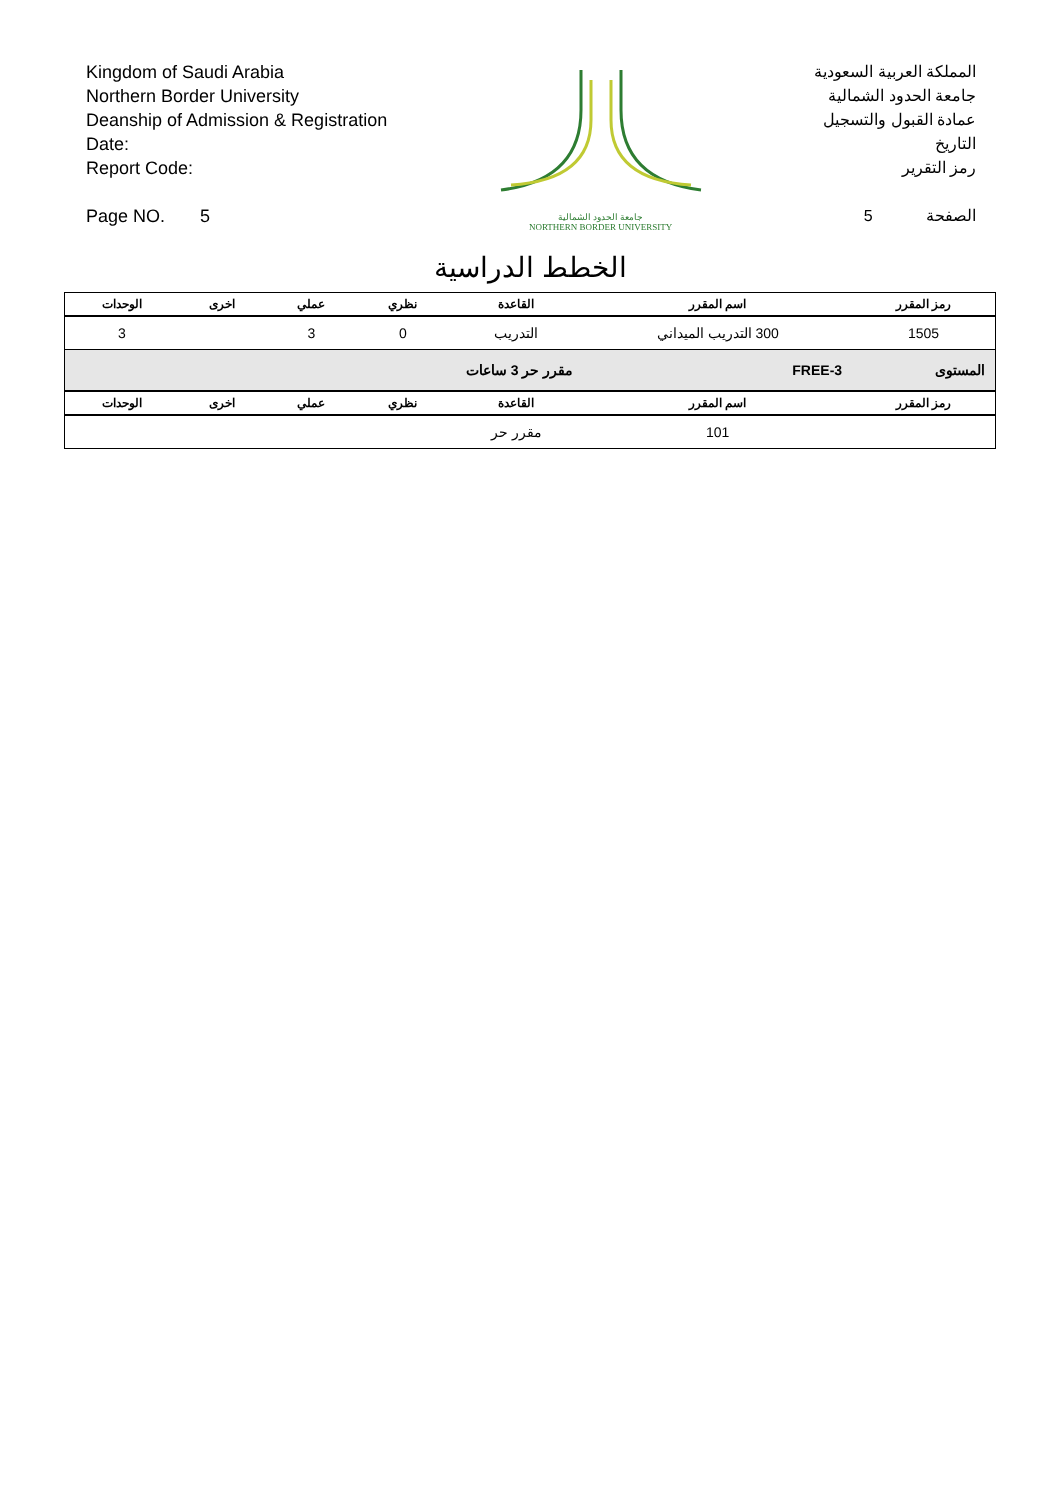Kingdom of Saudi Arabia
Northern Border University
Deanship of Admission & Registration
Date:
Report Code:
Page NO. 5
جامعة الحدود الشمالية
NORTHERN BORDER UNIVERSITY
المملكة العربية السعودية
جامعة الحدود الشمالية
عمادة القبول والتسجيل
التاريخ
رمز التقرير
الصفحة 5
الخطط الدراسية
| رمز المقرر | اسم المقرر | القاعدة | نظري | عملي | اخرى | الوحدات |
| --- | --- | --- | --- | --- | --- | --- |
| 1505 | 300 التدريب الميداني | التدريب | 0 | 3 | | 3 |
| المستوى | FREE-3 | مقرر حر 3 ساعات | | | | |
| رمز المقرر | اسم المقرر | القاعدة | نظري | عملي | اخرى | الوحدات |
| | 101 | مقرر حر | | | | |